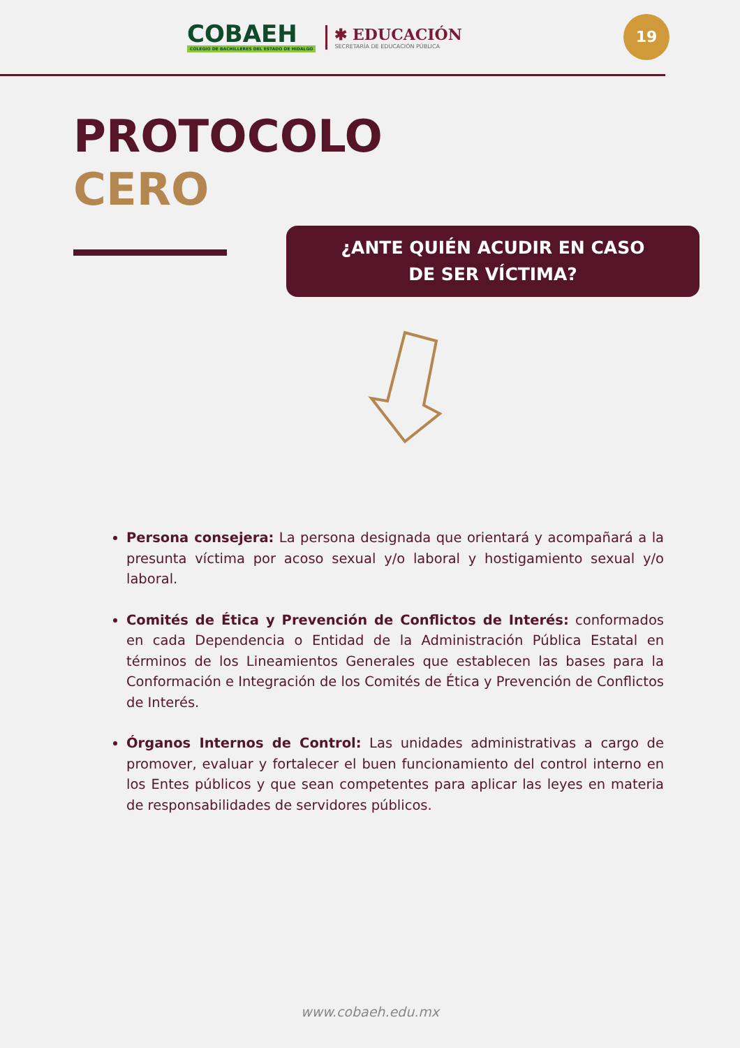COBAEH
COLEGIO DE BACHILLERES DEL ESTADO DE HIDALGO
✱ EDUCACIÓN
SECRETARÍA DE EDUCACIÓN PÚBLICA
19
PROTOCOLO
CERO
¿ANTE QUIÉN ACUDIR EN CASO
DE SER VÍCTIMA?
Persona consejera: La persona designada que orientará y acompañará a la presunta víctima por acoso sexual y/o laboral y hostigamiento sexual y/o laboral.
Comités de Ética y Prevención de Conflictos de Interés: conformados en cada Dependencia o Entidad de la Administración Pública Estatal en términos de los Lineamientos Generales que establecen las bases para la Conformación e Integración de los Comités de Ética y Prevención de Conflictos de Interés.
Órganos Internos de Control: Las unidades administrativas a cargo de promover, evaluar y fortalecer el buen funcionamiento del control interno en los Entes públicos y que sean competentes para aplicar las leyes en materia de responsabilidades de servidores públicos.
www.cobaeh.edu.mx